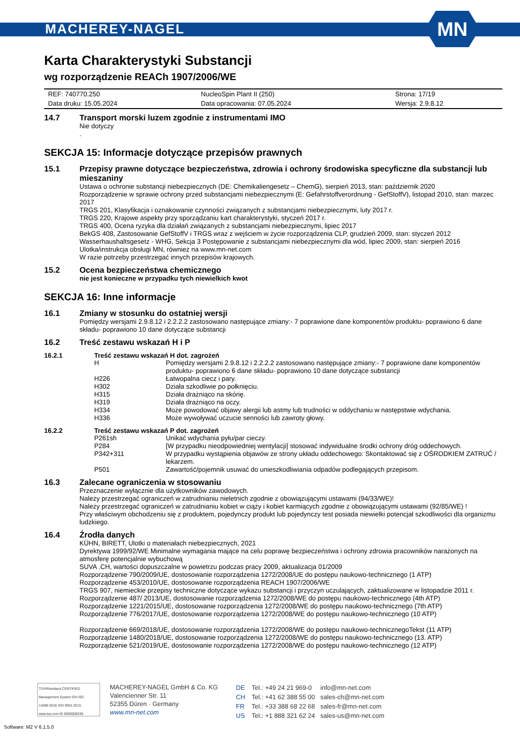MACHEREY-NAGEL
MN
Karta Charakterystyki Substancji
wg rozporządzenie REACh 1907/2006/WE
| REF: 740770.250 | NucleoSpin Plant II (250) | Strona: 17/19 |
| Data druku: 15.05.2024 | Data opracowania: 07.05.2024 | Wersja: 2.9.8.12 |
14.7 Transport morski luzem zgodnie z instrumentami IMO
Nie dotyczy
.
SEKCJA 15: Informacje dotyczące przepisów prawnych
15.1 Przepisy prawne dotyczące bezpieczeństwa, zdrowia i ochrony środowiska specyficzne dla substancji lub mieszaniny
Ustawa o ochronie substancji niebezpiecznych (DE: Chemikaliengesetz – ChemG), sierpień 2013, stan: październik 2020
Rozporządzenie w sprawie ochrony przed substancjami niebezpiecznymi (E: Gefahrstoffverordnung - GefStoffV), listopad 2010, stan: marzec 2017
TRGS 201, Klasyfikacja i oznakowanie czynności związanych z substancjami niebezpiecznymi, luty 2017 r.
TRGS 220, Krajowe aspekty przy sporządzaniu kart charakterystyki, styczeń 2017 r.
TRGS 400, Ocena ryzyka dla działań związanych z substancjami niebezpiecznymi, lipiec 2017
BekGS 408, Zastosowanie GefStoffV i TRGS wraz z wejściem w życie rozporządzenia CLP, grudzień 2009, stan: styczeń 2012
Wasserhaushaltsgesetz - WHG, Sekcja 3 Postępowanie z substancjami niebezpiecznymi dla wód, lipiec 2009, stan: sierpień 2016
Ulotka/instrukcja obsługi MN, również na www.mn-net.com
W razie potrzeby przestrzegać innych przepisów krajowych.
15.2 Ocena bezpieczeństwa chemicznego
nie jest konieczne w przypadku tych niewielkich kwot
SEKCJA 16: Inne informacje
16.1 Zmiany w stosunku do ostatniej wersji
Pomiędzy wersjami 2.9.8.12 i 2.2.2.2 zastosowano następujące zmiany:- 7 poprawione dane komponentów produktu- poprawiono 6 dane składu- poprawiono 10 dane dotyczące substancji
16.2 Treść zestawu wskazań H i P
16.2.1 Treść zestawu wskazań H dot. zagrożeń
| H | Pomiędzy wersjami 2.9.8.12 i 2.2.2.2 zastosowano następujące zmiany:- 7 poprawione dane komponentów produktu- poprawiono 6 dane składu- poprawiono 10 dane dotyczące substancji |
| H226 | Łatwopalna ciecz i pary. |
| H302 | Działa szkodliwie po połknięciu. |
| H315 | Działa drażniąco na skórię. |
| H319 | Działa drażniąco na oczy. |
| H334 | Może powodować objawy alergii lub astmy lub trudności w oddychaniu w następstwie wdychania. |
| H336 | Może wywoływać uczucie senności lub zawroty głowy. |
16.2.2 Treść zestawu wskazań P dot. zagrożeń
| P261sh | Unikać wdychania pyłu/par cieczy. |
| P284 | [W przypadku nieodpowiedniej wentylacji] stosować indywidualne środki ochrony dróg oddechowych. |
| P342+311 | W przypadku wystąpienia objawów ze strony układu oddechowego: Skontaktować się z OŚRODKIEM ZATRUĆ / lekarzem. |
| P501 | Zawartość/pojemnik usuwać do unieszkodliwiania odpadów podlegających przepisom. |
16.3 Zalecane ograniczenia w stosowaniu
Przeznaczenie wyłącznie dla użytkowników zawodowych.
Należy przestrzegać ograniczeń w zatrudnianiu nieletnich zgodnie z obowiązującymi ustawami (94/33/WE)!
Należy przestrzegać ograniczeń w zatrudnianiu kobiet w ciąży i kobiet karmiących zgodnie z obowiązującymi ustawami (92/85/WE) !
Przy właściwym obchodzeniu się z produktem, pojedynczy produkt lub pojedynczy test posiada niewielki potencjał szkodliwości dla organizmu ludzkiego.
16.4 Źrodła danych
KÜHN, BIRETT, Ulotki o materiałach niebezpiecznych, 2021
Dyrektywa 1999/92/WE Minimalne wymagania mające na celu poprawę bezpieczeństwa i ochrony zdrowia pracowników narażonych na atmosferę potencjalnie wybuchową
SUVA .CH, wartości dopuszczalne w powietrzu podczas pracy 2009, aktualizacja 01/2009
Rozporządzenie 790/2009/UE, dostosowanie rozporządzenia 1272/2008/UE do postępu naukowo-technicznego (1 ATP)
Rozporządzenie 453/2010/UE, dostosowanie rozporządzenia REACH 1907/2006/WE
TRGS 907, niemieckie przepisy techniczne dotyczące wykazu substancji i przyczyn uczulających, zaktualizowane w listopadzie 2011 r.
Rozporządzenie 487/ 2013/UE, dostosowanie rozporządzenia 1272/2008/WE do postępu naukowo-technicznego (4th ATP)
Rozporządzenie 1221/2015/UE, dostosowanie rozporządzenia 1272/2008/WE do postępu naukowo-technicznego (7th ATP)
Rozporządzenie 776/2017/UE, dostosowanie rozporządzenia 1272/2008/WE do postępu naukowo-technicznego (10 ATP)
Rozporządzenie 669/2018/UE, dostosowanie rozporządzenia 1272/2008/WE do postępu naukowo-technicznegoTekst (11 ATP)
Rozporządzenie 1480/2018/UE, dostosowanie rozporządzenia 1272/2008/WE do postępu naukowo-technicznego (13. ATP)
Rozporządzenie 521/2019/UE, dostosowanie rozporządzenia 1272/2008/WE do postępu naukowo-technicznego (12 ATP)
TÜVRheinland CERTIFIED
Management System EN ISO 13485:2016 ISO 9001:2015
www.tuv.com ID 9000008338
MACHEREY-NAGEL GmbH & Co. KG
Valencienner Str. 11
52355 Düren · Germany
www.mn-net.com
| DE | Tel.: +49 24 21 969-0 | info@mn-net.com |
| CH | Tel.: +41 62 388 55 00 | sales-ch@mn-net.com |
| FR | Tel.: +33 388 68 22 68 | sales-fr@mn-net.com |
| US | Tel.: +1 888 321 62 24 | sales-us@mn-net.com |
Software: M2 V 6.1.5.0